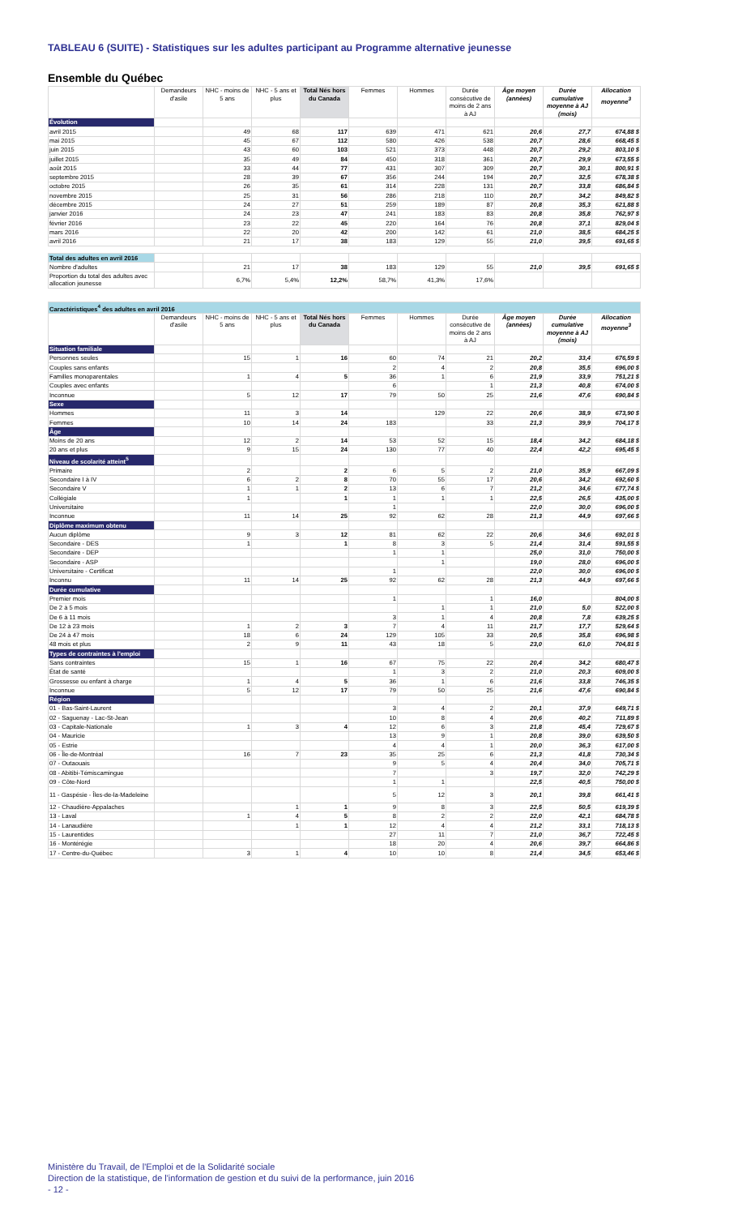TABLEAU 6 (SUITE) - Statistiques sur les adultes participant au Programme alternative jeunesse
Ensemble du Québec
| | Demandeurs d'asile | NHC - moins de 5 ans | NHC - 5 ans et plus | Total Nés hors du Canada | Femmes | Hommes | Durée consécutive de moins de 2 ans à AJ | Âge moyen (années) | Durée cumulative moyenne à AJ (mois) | Allocation moyenne<sup>3</sup> |
| --- | --- | --- | --- | --- | --- | --- | --- | --- | --- | --- |
| Évolution | | | | | | | | | | |
| avril 2015 | | 49 | 68 | 117 | 639 | 471 | 621 | 20,6 | 27,7 | 674,88 $ |
| mai 2015 | | 45 | 67 | 112 | 580 | 426 | 538 | 20,7 | 28,6 | 668,45 $ |
| juin 2015 | | 43 | 60 | 103 | 521 | 373 | 448 | 20,7 | 29,2 | 803,10 $ |
| juillet 2015 | | 35 | 49 | 84 | 450 | 318 | 361 | 20,7 | 29,9 | 673,55 $ |
| août 2015 | | 33 | 44 | 77 | 431 | 307 | 309 | 20,7 | 30,1 | 800,91 $ |
| septembre 2015 | | 28 | 39 | 67 | 356 | 244 | 194 | 20,7 | 32,5 | 678,38 $ |
| octobre 2015 | | 26 | 35 | 61 | 314 | 228 | 131 | 20,7 | 33,8 | 686,84 $ |
| novembre 2015 | | 25 | 31 | 56 | 286 | 218 | 110 | 20,7 | 34,2 | 849,82 $ |
| décembre 2015 | | 24 | 27 | 51 | 259 | 189 | 87 | 20,8 | 35,3 | 621,88 $ |
| janvier 2016 | | 24 | 23 | 47 | 241 | 183 | 83 | 20,8 | 35,8 | 762,97 $ |
| février 2016 | | 23 | 22 | 45 | 220 | 164 | 76 | 20,8 | 37,1 | 829,04 $ |
| mars 2016 | | 22 | 20 | 42 | 200 | 142 | 61 | 21,0 | 38,5 | 684,25 $ |
| avril 2016 | | 21 | 17 | 38 | 183 | 129 | 55 | 21,0 | 39,5 | 691,65 $ |
| Total des adultes en avril 2016 | | | | | | | | | | |
| Nombre d'adultes | | 21 | 17 | 38 | 183 | 129 | 55 | 21,0 | 39,5 | 691,65 $ |
| Proportion du total des adultes avec allocation jeunesse | | 6,7% | 5,4% | 12,2% | 58,7% | 41,3% | 17,6% | | | |
| Caractéristiques<sup>4</sup> des adultes en avril 2016 | | | | | | | | | | |
| | Demandeurs d'asile | NHC - moins de 5 ans | NHC - 5 ans et plus | Total Nés hors du Canada | Femmes | Hommes | Durée consécutive de moins de 2 ans à AJ | Âge moyen (années) | Durée cumulative moyenne à AJ (mois) | Allocation moyenne<sup>3</sup> |
| Situation familiale | | | | | | | | | | |
| Personnes seules | | 15 | 1 | 16 | 60 | 74 | 21 | 20,2 | 33,4 | 676,59 $ |
| Couples sans enfants | | | | | 2 | 4 | 2 | 20,8 | 35,5 | 696,00 $ |
| Familles monoparentales | | 1 | 4 | 5 | 36 | 1 | 6 | 21,9 | 33,9 | 751,21 $ |
| Couples avec enfants | | | | | 6 | | 1 | 21,3 | 40,8 | 674,00 $ |
| Inconnue | | 5 | 12 | 17 | 79 | 50 | 25 | 21,6 | 47,6 | 690,84 $ |
| Sexe | | | | | | | | | | |
| Hommes | | 11 | 3 | 14 | | 129 | 22 | 20,6 | 38,9 | 673,90 $ |
| Femmes | | 10 | 14 | 24 | 183 | | 33 | 21,3 | 39,9 | 704,17 $ |
| Âge | | | | | | | | | | |
| Moins de 20 ans | | 12 | 2 | 14 | 53 | 52 | 15 | 18,4 | 34,2 | 684,18 $ |
| 20 ans et plus | | 9 | 15 | 24 | 130 | 77 | 40 | 22,4 | 42,2 | 695,45 $ |
| Niveau de scolarité atteint<sup>5</sup> | | | | | | | | | | |
| Primaire | | 2 | | 2 | 6 | 5 | 2 | 21,0 | 35,9 | 667,09 $ |
| Secondaire I à IV | | 6 | 2 | 8 | 70 | 55 | 17 | 20,6 | 34,2 | 692,60 $ |
| Secondaire V | | 1 | 1 | 2 | 13 | 6 | 7 | 21,2 | 34,6 | 677,74 $ |
| Collégiale | | 1 | | 1 | 1 | 1 | 1 | 22,5 | 26,5 | 435,00 $ |
| Universitaire | | | | | 1 | | | 22,0 | 30,0 | 696,00 $ |
| Inconnue | | 11 | 14 | 25 | 92 | 62 | 28 | 21,3 | 44,9 | 697,66 $ |
| Diplôme maximum obtenu | | | | | | | | | | |
| Aucun diplôme | | 9 | 3 | 12 | 81 | 62 | 22 | 20,6 | 34,6 | 692,01 $ |
| Secondaire - DES | | 1 | | 1 | 8 | 3 | 5 | 21,4 | 31,4 | 591,55 $ |
| Secondaire - DEP | | | | | 1 | 1 | | 25,0 | 31,0 | 750,00 $ |
| Secondaire - ASP | | | | | | 1 | | 19,0 | 28,0 | 696,00 $ |
| Universitaire - Certificat | | | | | 1 | | | 22,0 | 30,0 | 696,00 $ |
| Inconnu | | 11 | 14 | 25 | 92 | 62 | 28 | 21,3 | 44,9 | 697,66 $ |
| Durée cumulative | | | | | | | | | | |
| Premier mois | | | | | 1 | | 1 | 16,0 | | 804,00 $ |
| De 2 à 5 mois | | | | | | 1 | 1 | 21,0 | 5,0 | 522,00 $ |
| De 6 à 11 mois | | | | | 3 | 1 | 4 | 20,8 | 7,8 | 639,25 $ |
| De 12 à 23 mois | | 1 | 2 | 3 | 7 | 4 | 11 | 21,7 | 17,7 | 529,64 $ |
| De 24 à 47 mois | | 18 | 6 | 24 | 129 | 105 | 33 | 20,5 | 35,8 | 696,98 $ |
| 48 mois et plus | | 2 | 9 | 11 | 43 | 18 | 5 | 23,0 | 61,0 | 704,81 $ |
| Types de contraintes à l'emploi | | | | | | | | | | |
| Sans contraintes | | 15 | 1 | 16 | 67 | 75 | 22 | 20,4 | 34,2 | 680,47 $ |
| État de santé | | | | | 1 | 3 | 2 | 21,0 | 20,3 | 609,00 $ |
| Grossesse ou enfant à charge | | 1 | 4 | 5 | 36 | 1 | 6 | 21,6 | 33,8 | 746,35 $ |
| Inconnue | | 5 | 12 | 17 | 79 | 50 | 25 | 21,6 | 47,6 | 690,84 $ |
| Région | | | | | | | | | | |
| 01 - Bas-Saint-Laurent | | | | | 3 | 4 | 2 | 20,1 | 37,9 | 649,71 $ |
| 02 - Saguenay - Lac-St-Jean | | | | | 10 | 8 | 4 | 20,6 | 40,2 | 711,89 $ |
| 03 - Capitale-Nationale | | 1 | 3 | 4 | 12 | 6 | 3 | 21,8 | 45,4 | 729,67 $ |
| 04 - Mauricie | | | | | 13 | 9 | 1 | 20,8 | 39,0 | 639,50 $ |
| 05 - Estrie | | | | | 4 | 4 | 1 | 20,0 | 36,3 | 617,00 $ |
| 06 - Île-de-Montréal | | 16 | 7 | 23 | 35 | 25 | 6 | 21,3 | 41,8 | 730,34 $ |
| 07 - Outaouais | | | | | 9 | 5 | 4 | 20,4 | 34,0 | 705,71 $ |
| 08 - Abitibi-Témiscamingue | | | | | 7 | | 3 | 19,7 | 32,0 | 742,29 $ |
| 09 - Côte-Nord | | | | | 1 | 1 | | 22,5 | 40,5 | 750,00 $ |
| 11 - Gaspésie - Îles-de-la-Madeleine | | | | | 5 | 12 | 3 | 20,1 | 39,8 | 661,41 $ |
| 12 - Chaudière-Appalaches | | | 1 | 1 | 9 | 8 | 3 | 22,5 | 50,5 | 619,39 $ |
| 13 - Laval | | 1 | 4 | 5 | 8 | 2 | 2 | 22,0 | 42,1 | 684,78 $ |
| 14 - Lanaudière | | | 1 | 1 | 12 | 4 | 4 | 21,2 | 33,1 | 718,13 $ |
| 15 - Laurentides | | | | | 27 | 11 | 7 | 21,0 | 36,7 | 722,45 $ |
| 16 - Montérégie | | | | | 18 | 20 | 4 | 20,6 | 39,7 | 664,86 $ |
| 17 - Centre-du-Québec | | 3 | 1 | 4 | 10 | 10 | 8 | 21,4 | 34,5 | 653,46 $ |
Ministère du Travail, de l'Emploi et de la Solidarité sociale
Direction de la statistique, de l'information de gestion et du suivi de la performance, juin 2016
- 12 -